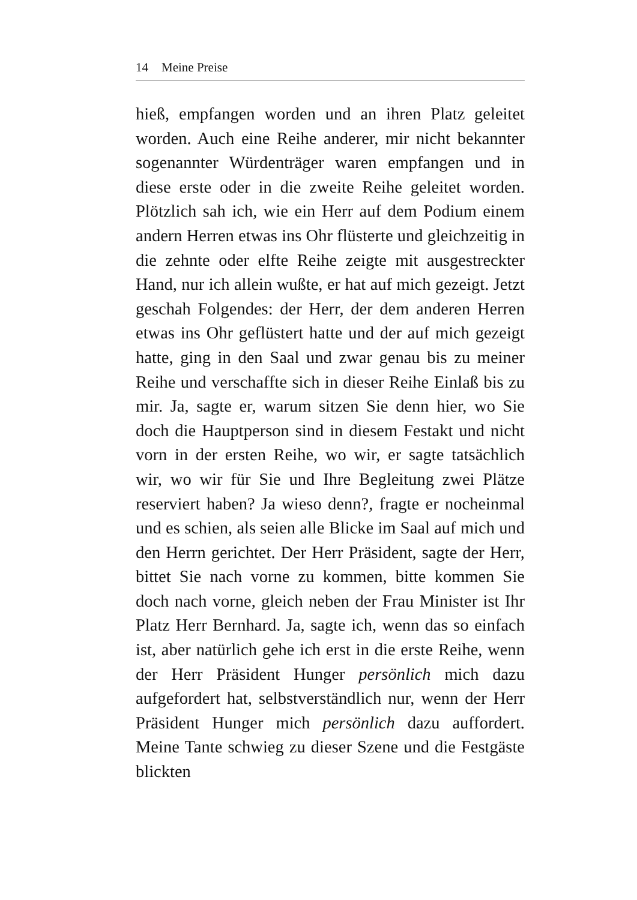14 Meine Preise
hieß, empfangen worden und an ihren Platz geleitet worden. Auch eine Reihe anderer, mir nicht bekannter sogenannter Würdenträger waren empfangen und in diese erste oder in die zweite Reihe geleitet worden. Plötzlich sah ich, wie ein Herr auf dem Podium einem andern Herren etwas ins Ohr flüsterte und gleichzeitig in die zehnte oder elfte Reihe zeigte mit ausgestreckter Hand, nur ich allein wußte, er hat auf mich gezeigt. Jetzt geschah Folgendes: der Herr, der dem anderen Herren etwas ins Ohr geflüstert hatte und der auf mich gezeigt hatte, ging in den Saal und zwar genau bis zu meiner Reihe und verschaffte sich in dieser Reihe Einlaß bis zu mir. Ja, sagte er, warum sitzen Sie denn hier, wo Sie doch die Hauptperson sind in diesem Festakt und nicht vorn in der ersten Reihe, wo wir, er sagte tatsächlich wir, wo wir für Sie und Ihre Begleitung zwei Plätze reserviert haben? Ja wieso denn?, fragte er nocheinmal und es schien, als seien alle Blicke im Saal auf mich und den Herrn gerichtet. Der Herr Präsident, sagte der Herr, bittet Sie nach vorne zu kommen, bitte kommen Sie doch nach vorne, gleich neben der Frau Minister ist Ihr Platz Herr Bernhard. Ja, sagte ich, wenn das so einfach ist, aber natürlich gehe ich erst in die erste Reihe, wenn der Herr Präsident Hunger persönlich mich dazu aufgefordert hat, selbstverständlich nur, wenn der Herr Präsident Hunger mich persönlich dazu auffordert. Meine Tante schwieg zu dieser Szene und die Festgäste blickten